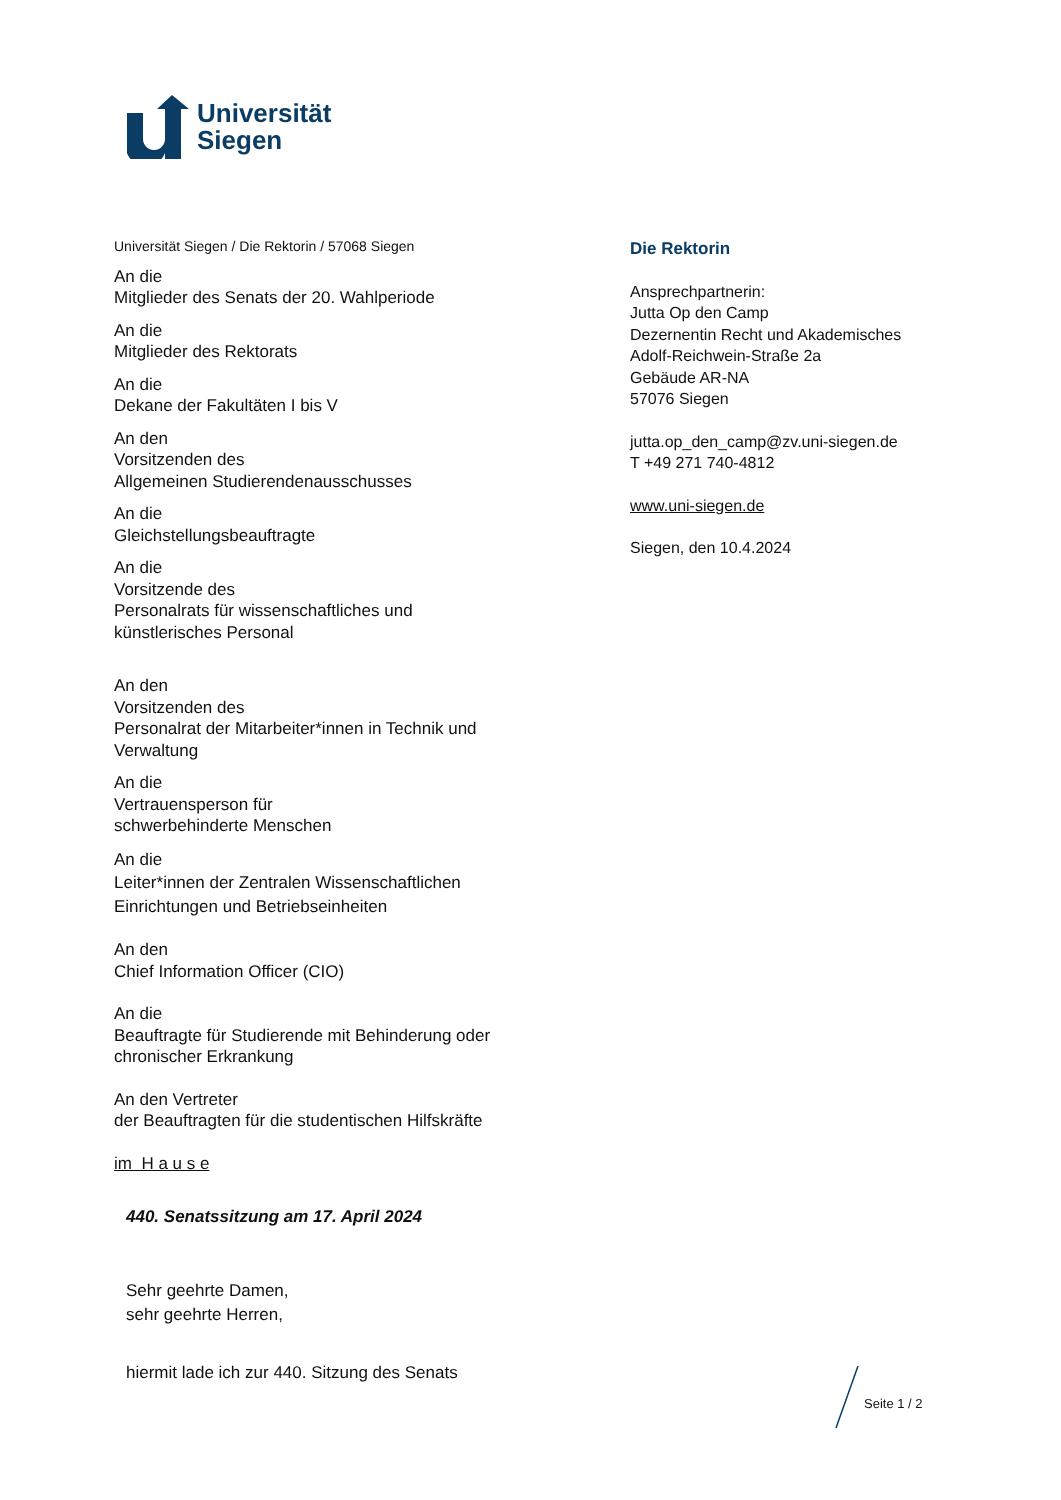Universität
Siegen
Universität Siegen / Die Rektorin / 57068 Siegen
An die
Mitglieder des Senats der 20. Wahlperiode
An die
Mitglieder des Rektorats
An die
Dekane der Fakultäten I bis V
An den
Vorsitzenden des
Allgemeinen Studierendenausschusses
An die
Gleichstellungsbeauftragte
An die
Vorsitzende des
Personalrats für wissenschaftliches und
künstlerisches Personal
An den
Vorsitzenden des
Personalrat der Mitarbeiter*innen in Technik und
Verwaltung
An die
Vertrauensperson für
schwerbehinderte Menschen
An die
Leiter*innen der Zentralen Wissenschaftlichen
Einrichtungen und Betriebseinheiten
An den
Chief Information Officer (CIO)
An die
Beauftragte für Studierende mit Behinderung oder
chronischer Erkrankung
An den Vertreter
der Beauftragten für die studentischen Hilfskräfte
im H a u s e
Die Rektorin
Ansprechpartnerin:
Jutta Op den Camp
Dezernentin Recht und Akademisches
Adolf-Reichwein-Straße 2a
Gebäude AR-NA
57076 Siegen
jutta.op_den_camp@zv.uni-siegen.de
T +49 271 740-4812
www.uni-siegen.de
Siegen, den 10.4.2024
440. Senatssitzung am 17. April 2024
Sehr geehrte Damen,
sehr geehrte Herren,
hiermit lade ich zur 440. Sitzung des Senats
Seite 1 / 2